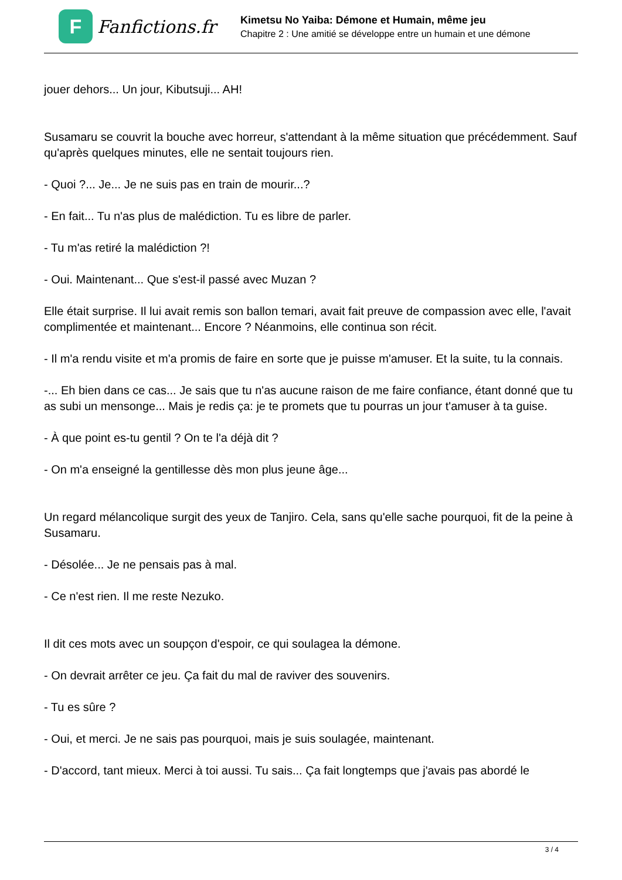F
Fanfictions.fr
Kimetsu No Yaiba: Démone et Humain, même jeu
Chapitre 2 : Une amitié se développe entre un humain et une démone
jouer dehors... Un jour, Kibutsuji... AH!
Susamaru se couvrit la bouche avec horreur, s'attendant à la même situation que précédemment. Sauf qu'après quelques minutes, elle ne sentait toujours rien.
- Quoi ?... Je... Je ne suis pas en train de mourir...?
- En fait... Tu n'as plus de malédiction. Tu es libre de parler.
- Tu m'as retiré la malédiction ?!
- Oui. Maintenant... Que s'est-il passé avec Muzan ?
Elle était surprise. Il lui avait remis son ballon temari, avait fait preuve de compassion avec elle, l'avait complimentée et maintenant... Encore ? Néanmoins, elle continua son récit.
- Il m'a rendu visite et m'a promis de faire en sorte que je puisse m'amuser. Et la suite, tu la connais.
-... Eh bien dans ce cas... Je sais que tu n'as aucune raison de me faire confiance, étant donné que tu as subi un mensonge... Mais je redis ça: je te promets que tu pourras un jour t'amuser à ta guise.
- À que point es-tu gentil ? On te l'a déjà dit ?
- On m'a enseigné la gentillesse dès mon plus jeune âge...
Un regard mélancolique surgit des yeux de Tanjiro. Cela, sans qu'elle sache pourquoi, fit de la peine à Susamaru.
- Désolée... Je ne pensais pas à mal.
- Ce n'est rien. Il me reste Nezuko.
Il dit ces mots avec un soupçon d'espoir, ce qui soulagea la démone.
- On devrait arrêter ce jeu. Ça fait du mal de raviver des souvenirs.
- Tu es sûre ?
- Oui, et merci. Je ne sais pas pourquoi, mais je suis soulagée, maintenant.
- D'accord, tant mieux. Merci à toi aussi. Tu sais... Ça fait longtemps que j'avais pas abordé le
3 / 4